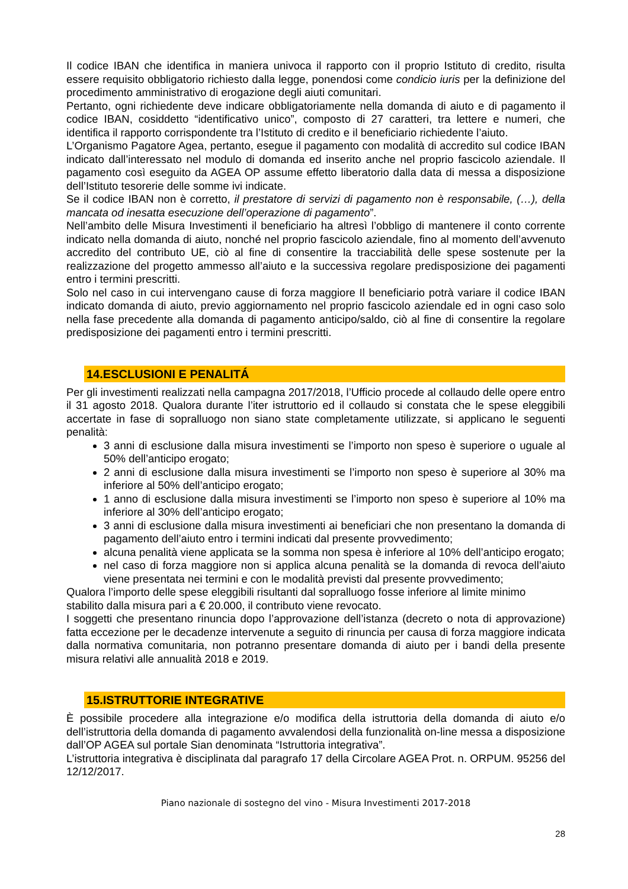Il codice IBAN che identifica in maniera univoca il rapporto con il proprio Istituto di credito, risulta essere requisito obbligatorio richiesto dalla legge, ponendosi come condicio iuris per la definizione del procedimento amministrativo di erogazione degli aiuti comunitari.
Pertanto, ogni richiedente deve indicare obbligatoriamente nella domanda di aiuto e di pagamento il codice IBAN, cosiddetto “identificativo unico”, composto di 27 caratteri, tra lettere e numeri, che identifica il rapporto corrispondente tra l’Istituto di credito e il beneficiario richiedente l’aiuto.
L’Organismo Pagatore Agea, pertanto, esegue il pagamento con modalità di accredito sul codice IBAN indicato dall’interessato nel modulo di domanda ed inserito anche nel proprio fascicolo aziendale. Il pagamento così eseguito da AGEA OP assume effetto liberatorio dalla data di messa a disposizione dell’Istituto tesorerie delle somme ivi indicate.
Se il codice IBAN non è corretto, il prestatore di servizi di pagamento non è responsabile, (…), della mancata od inesatta esecuzione dell’operazione di pagamento”.
Nell’ambito delle Misura Investimenti il beneficiario ha altresì l’obbligo di mantenere il conto corrente indicato nella domanda di aiuto, nonché nel proprio fascicolo aziendale, fino al momento dell’avvenuto accredito del contributo UE, ciò al fine di consentire la tracciabilità delle spese sostenute per la realizzazione del progetto ammesso all’aiuto e la successiva regolare predisposizione dei pagamenti entro i termini prescritti.
Solo nel caso in cui intervengano cause di forza maggiore Il beneficiario potrà variare il codice IBAN indicato domanda di aiuto, previo aggiornamento nel proprio fascicolo aziendale ed in ogni caso solo nella fase precedente alla domanda di pagamento anticipo/saldo, ciò al fine di consentire la regolare predisposizione dei pagamenti entro i termini prescritti.
14.ESCLUSIONI E PENALITÁ
Per gli investimenti realizzati nella campagna 2017/2018, l’Ufficio procede al collaudo delle opere entro il 31 agosto 2018. Qualora durante l’iter istruttorio ed il collaudo si constata che le spese eleggibili accertate in fase di sopralluogo non siano state completamente utilizzate, si applicano le seguenti penalità:
3 anni di esclusione dalla misura investimenti se l’importo non speso è superiore o uguale al 50% dell’anticipo erogato;
2 anni di esclusione dalla misura investimenti se l’importo non speso è superiore al 30% ma inferiore al 50% dell’anticipo erogato;
1 anno di esclusione dalla misura investimenti se l’importo non speso è superiore al 10% ma inferiore al 30% dell’anticipo erogato;
3 anni di esclusione dalla misura investimenti ai beneficiari che non presentano la domanda di pagamento dell’aiuto entro i termini indicati dal presente provvedimento;
alcuna penalità viene applicata se la somma non spesa è inferiore al 10% dell’anticipo erogato;
nel caso di forza maggiore non si applica alcuna penalità se la domanda di revoca dell’aiuto viene presentata nei termini e con le modalità previsti dal presente provvedimento;
Qualora l’importo delle spese eleggibili risultanti dal sopralluogo fosse inferiore al limite minimo stabilito dalla misura pari a € 20.000, il contributo viene revocato.
I soggetti che presentano rinuncia dopo l’approvazione dell’istanza (decreto o nota di approvazione) fatta eccezione per le decadenze intervenute a seguito di rinuncia per causa di forza maggiore indicata dalla normativa comunitaria, non potranno presentare domanda di aiuto per i bandi della presente misura relativi alle annualità 2018 e 2019.
15.ISTRUTTORIE INTEGRATIVE
È possibile procedere alla integrazione e/o modifica della istruttoria della domanda di aiuto e/o dell’istruttoria della domanda di pagamento avvalendosi della funzionalità on-line messa a disposizione dall’OP AGEA sul portale Sian denominata “Istruttoria integrativa”.
L’istruttoria integrativa è disciplinata dal paragrafo 17 della Circolare AGEA Prot. n. ORPUM. 95256 del 12/12/2017.
Piano nazionale di sostegno del vino - Misura Investimenti 2017-2018
28